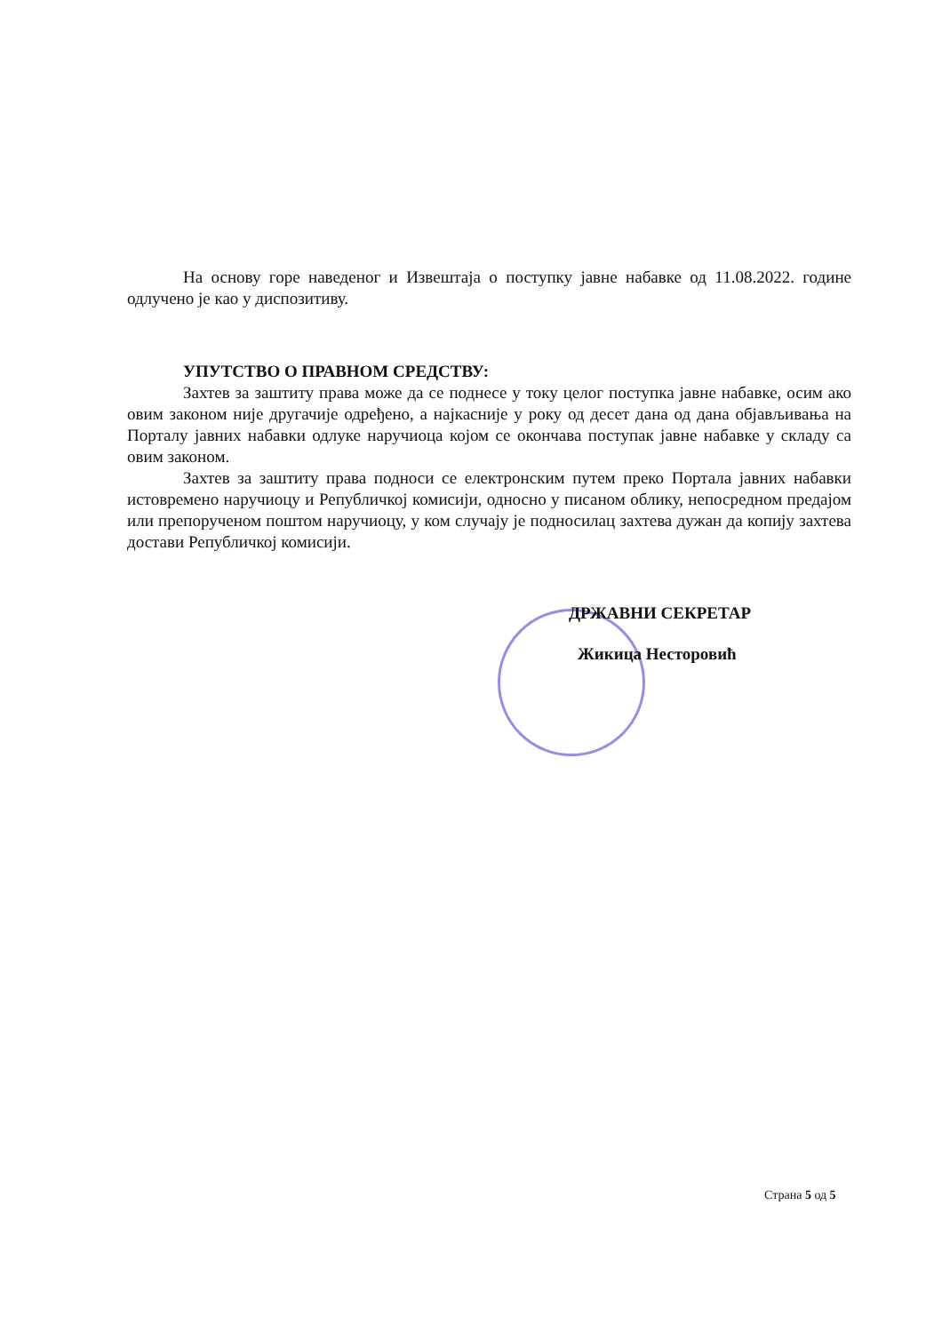На основу горе наведеног и Извештаја о поступку јавне набавке од 11.08.2022. године одлучено је као у диспозитиву.
УПУТСТВО О ПРАВНОМ СРЕДСТВУ:
Захтев за заштиту права може да се поднесе у току целог поступка јавне набавке, осим ако овим законом није другачије одређено, а најкасније у року од десет дана од дана објављивања на Порталу јавних набавки одлуке наручиоца којом се окончава поступак јавне набавке у складу са овим законом.
Захтев за заштиту права подноси се електронским путем преко Портала јавних набавки истовремено наручиоцу и Републичкој комисији, односно у писаном облику, непосредном предајом или препорученом поштом наручиоцу, у ком случају је подносилац захтева дужан да копију захтева достави Републичкој комисији.
ДРЖАВНИ СЕКРЕТАР
Жикица Несторовић
Страна 5 од 5